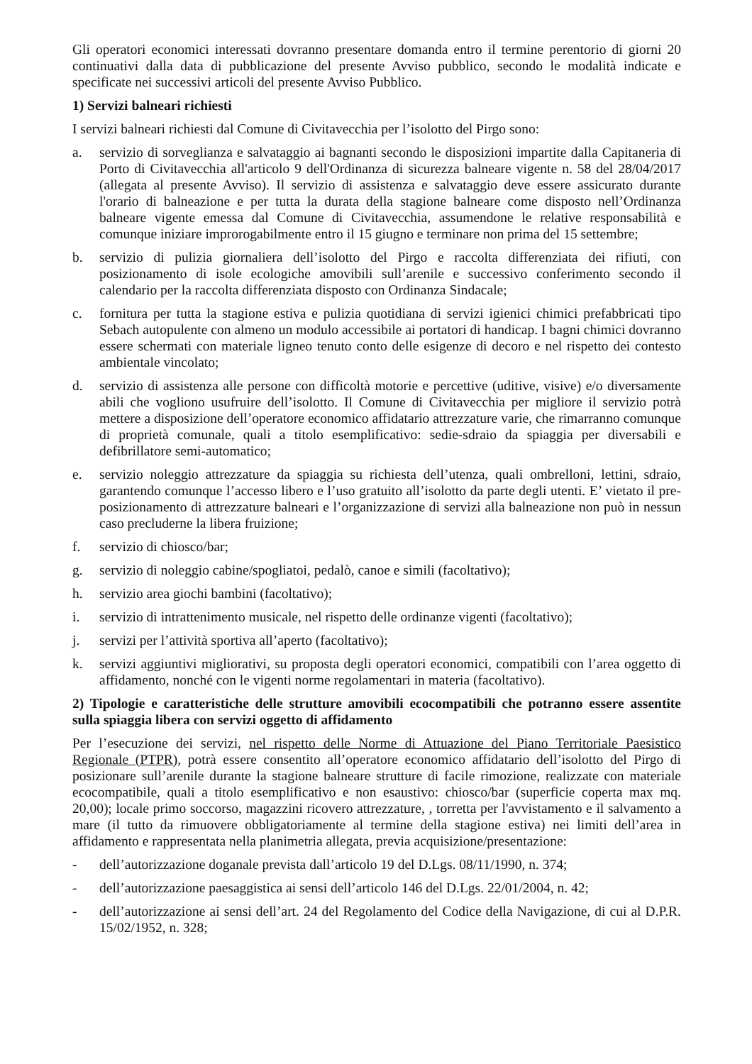Gli operatori economici interessati dovranno presentare domanda entro il termine perentorio di giorni 20 continuativi dalla data di pubblicazione del presente Avviso pubblico, secondo le modalità indicate e specificate nei successivi articoli del presente Avviso Pubblico.
1) Servizi balneari richiesti
I servizi balneari richiesti dal Comune di Civitavecchia per l’isolotto del Pirgo sono:
a. servizio di sorveglianza e salvataggio ai bagnanti secondo le disposizioni impartite dalla Capitaneria di Porto di Civitavecchia all'articolo 9 dell'Ordinanza di sicurezza balneare vigente n. 58 del 28/04/2017 (allegata al presente Avviso). Il servizio di assistenza e salvataggio deve essere assicurato durante l'orario di balneazione e per tutta la durata della stagione balneare come disposto nell’Ordinanza balneare vigente emessa dal Comune di Civitavecchia, assumendone le relative responsabilità e comunque iniziare improrogabilmente entro il 15 giugno e terminare non prima del 15 settembre;
b. servizio di pulizia giornaliera dell’isolotto del Pirgo e raccolta differenziata dei rifiuti, con posizionamento di isole ecologiche amovibili sull’arenile e successivo conferimento secondo il calendario per la raccolta differenziata disposto con Ordinanza Sindacale;
c. fornitura per tutta la stagione estiva e pulizia quotidiana di servizi igienici chimici prefabbricati tipo Sebach autopulente con almeno un modulo accessibile ai portatori di handicap. I bagni chimici dovranno essere schermati con materiale ligneo tenuto conto delle esigenze di decoro e nel rispetto dei contesto ambientale vincolato;
d. servizio di assistenza alle persone con difficoltà motorie e percettive (uditive, visive) e/o diversamente abili che vogliono usufruire dell’isolotto. Il Comune di Civitavecchia per migliore il servizio potrà mettere a disposizione dell’operatore economico affidatario attrezzature varie, che rimarranno comunque di proprietà comunale, quali a titolo esemplificativo: sedie-sdraio da spiaggia per diversabili e defibrillatore semi-automatico;
e. servizio noleggio attrezzature da spiaggia su richiesta dell’utenza, quali ombrelloni, lettini, sdraio, garantendo comunque l’accesso libero e l’uso gratuito all’isolotto da parte degli utenti. E’ vietato il pre-posizionamento di attrezzature balneari e l’organizzazione di servizi alla balneazione non può in nessun caso precluderne la libera fruizione;
f. servizio di chiosco/bar;
g. servizio di noleggio cabine/spogliatoi, pedalò, canoe e simili (facoltativo);
h. servizio area giochi bambini (facoltativo);
i. servizio di intrattenimento musicale, nel rispetto delle ordinanze vigenti (facoltativo);
j. servizi per l’attività sportiva all’aperto (facoltativo);
k. servizi aggiuntivi migliorativi, su proposta degli operatori economici, compatibili con l’area oggetto di affidamento, nonché con le vigenti norme regolamentari in materia (facoltativo).
2) Tipologie e caratteristiche delle strutture amovibili ecocompatibili che potranno essere assentite sulla spiaggia libera con servizi oggetto di affidamento
Per l’esecuzione dei servizi, nel rispetto delle Norme di Attuazione del Piano Territoriale Paesistico Regionale (PTPR), potrà essere consentito all’operatore economico affidatario dell’isolotto del Pirgo di posizionare sull’arenile durante la stagione balneare strutture di facile rimozione, realizzate con materiale ecocompatibile, quali a titolo esemplificativo e non esaustivo: chiosco/bar (superficie coperta max mq. 20,00); locale primo soccorso, magazzini ricovero attrezzature, , torretta per l'avvistamento e il salvamento a mare (il tutto da rimuovere obbligatoriamente al termine della stagione estiva) nei limiti dell’area in affidamento e rappresentata nella planimetria allegata, previa acquisizione/presentazione:
- dell’autorizzazione doganale prevista dall’articolo 19 del D.Lgs. 08/11/1990, n. 374;
- dell’autorizzazione paesaggistica ai sensi dell’articolo 146 del D.Lgs. 22/01/2004, n. 42;
- dell’autorizzazione ai sensi dell’art. 24 del Regolamento del Codice della Navigazione, di cui al D.P.R. 15/02/1952, n. 328;